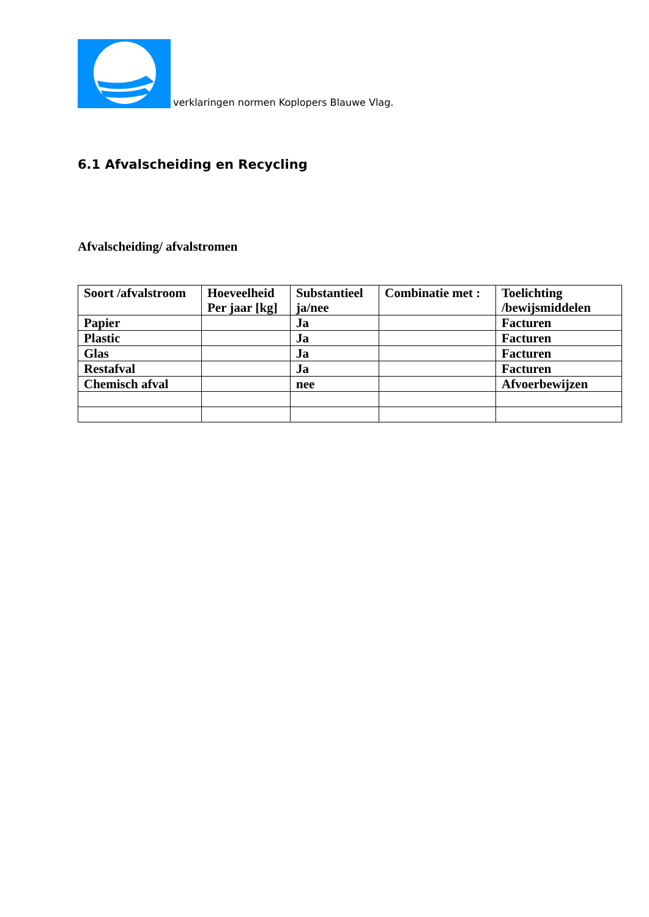verklaringen normen Koplopers Blauwe Vlag.
6.1 Afvalscheiding en Recycling
Afvalscheiding/ afvalstromen
| Soort /afvalstroom | Hoeveelheid Per jaar [kg] | Substantieel ja/nee | Combinatie met : | Toelichting /bewijsmiddelen |
| Papier | | Ja | | Facturen |
| Plastic | | Ja | | Facturen |
| Glas | | Ja | | Facturen |
| Restafval | | Ja | | Facturen |
| Chemisch afval | | nee | | Afvoerbewijzen |